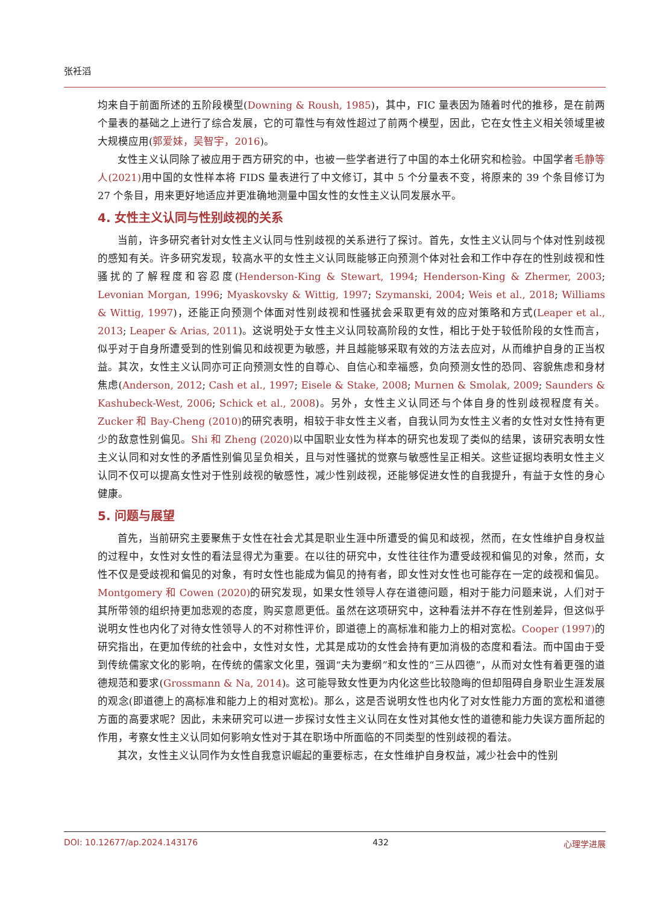张衽滔
均来自于前面所述的五阶段模型(Downing & Roush, 1985)，其中，FIC 量表因为随着时代的推移，是在前两个量表的基础之上进行了综合发展，它的可靠性与有效性超过了前两个模型，因此，它在女性主义相关领域里被大规模应用(郭爱妹，吴智宇，2016)。
女性主义认同除了被应用于西方研究的中，也被一些学者进行了中国的本土化研究和检验。中国学者毛静等人(2021) 用中国的女性样本将 FIDS 量表进行了中文修订，其中 5 个分量表不变，将原来的 39 个条目修订为 27 个条目，用来更好地适应并更准确地测量中国女性的女性主义认同发展水平。
4. 女性主义认同与性别歧视的关系
当前，许多研究者针对女性主义认同与性别歧视的关系进行了探讨。首先，女性主义认同与个体对性别歧视的感知有关。许多研究发现，较高水平的女性主义认同既能够正向预测个体对社会和工作中存在的性别歧视和性骚扰的了解程度和容忍度(Henderson-King & Stewart, 1994; Henderson-King & Zhermer, 2003; Levonian Morgan, 1996; Myaskovsky & Wittig, 1997; Szymanski, 2004; Weis et al., 2018; Williams & Wittig, 1997)，还能正向预测个体面对性别歧视和性骚扰会采取更有效的应对策略和方式(Leaper et al., 2013; Leaper & Arias, 2011)。这说明处于女性主义认同较高阶段的女性，相比于处于较低阶段的女性而言，似乎对于自身所遭受到的性别偏见和歧视更为敏感，并且越能够采取有效的方法去应对，从而维护自身的正当权益。其次，女性主义认同亦可正向预测女性的自尊心、自信心和幸福感，负向预测女性的恐同、容貌焦虑和身材焦虑(Anderson, 2012; Cash et al., 1997; Eisele & Stake, 2008; Murnen & Smolak, 2009; Saunders & Kashubeck-West, 2006; Schick et al., 2008)。另外，女性主义认同还与个体自身的性别歧视程度有关。Zucker 和 Bay-Cheng (2010) 的研究表明，相较于非女性主义者，自我认同为女性主义者的女性对女性持有更少的敌意性别偏见。Shi 和 Zheng (2020) 以中国职业女性为样本的研究也发现了类似的结果，该研究表明女性主义认同和对女性的矛盾性别偏见呈负相关，且与对性骚扰的觉察与敏感性呈正相关。这些证据均表明女性主义认同不仅可以提高女性对于性别歧视的敏感性，减少性别歧视，还能够促进女性的自我提升，有益于女性的身心健康。
5. 问题与展望
首先，当前研究主要聚焦于女性在社会尤其是职业生涯中所遭受的偏见和歧视，然而，在女性维护自身权益的过程中，女性对女性的看法显得尤为重要。在以往的研究中，女性往往作为遭受歧视和偏见的对象，然而，女性不仅是受歧视和偏见的对象，有时女性也能成为偏见的持有者，即女性对女性也可能存在一定的歧视和偏见。Montgomery 和 Cowen (2020) 的研究发现，如果女性领导人存在道德问题，相对于能力问题来说，人们对于其所带领的组织持更加悲观的态度，购买意愿更低。虽然在这项研究中，这种看法并不存在性别差异，但这似乎说明女性也内化了对待女性领导人的不对称性评价，即道德上的高标准和能力上的相对宽松。Cooper (1997) 的研究指出，在更加传统的社会中，女性对女性，尤其是成功的女性会持有更加消极的态度和看法。而中国由于受到传统儒家文化的影响，在传统的儒家文化里，强调“夫为妻纲”和女性的“三从四德”，从而对女性有着更强的道德规范和要求(Grossmann & Na, 2014)。这可能导致女性更为内化这些比较隐晦的但却阻碍自身职业生涯发展的观念(即道德上的高标准和能力上的相对宽松)。那么，这是否说明女性也内化了对女性能力方面的宽松和道德方面的高要求呢？因此，未来研究可以进一步探讨女性主义认同在女性对其他女性的道德和能力失误方面所起的作用，考察女性主义认同如何影响女性对于其在职场中所面临的不同类型的性别歧视的看法。
其次，女性主义认同作为女性自我意识崛起的重要标志，在女性维护自身权益，减少社会中的性别
DOI: 10.12677/ap.2024.143176 432 心理学进展